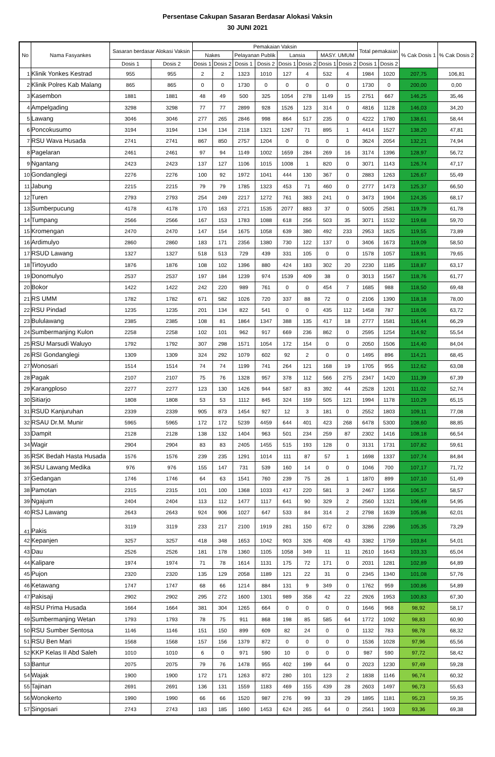Persentase Cakupan Sasaran Berdasar Alokasi Vaksin
30 JUNI 2021
| No | Nama Fasyankes | Sasaran berdasar Alokasi Vaksin | | Pemakaian Vaksin | | | | | | | | Total pemakaian | | % Cak Dosis 1 | % Cak Dosis 2 |
| --- | --- | --- | --- | --- | --- | --- | --- | --- | --- | --- | --- | --- | --- | --- | --- |
| | | | | Nakes | | Pelayanan Publik | | Lansia | | MASY. UMUM | | | | | |
| | | Dosis 1 | Dosis 2 | Dosis 1 | Dosis 2 | Dosis 1 | Dosis 2 | Dosis 1 | Dosis 2 | Dosis 1 | Dosis 2 | Dosis 1 | Dosis 2 | | |
| 1 | Klinik Yonkes Kestrad | 955 | 955 | 2 | 2 | 1323 | 1010 | 127 | 4 | 532 | 4 | 1984 | 1020 | 207,75 | 106,81 |
| 2 | Klinik Polres Kab Malang | 865 | 865 | 0 | 0 | 1730 | 0 | 0 | 0 | 0 | 0 | 1730 | 0 | 200,00 | 0,00 |
| 3 | Kasembon | 1881 | 1881 | 48 | 49 | 500 | 325 | 1054 | 278 | 1149 | 15 | 2751 | 667 | 146,25 | 35,46 |
| 4 | Ampelgading | 3298 | 3298 | 77 | 77 | 2899 | 928 | 1526 | 123 | 314 | 0 | 4816 | 1128 | 146,03 | 34,20 |
| 5 | Lawang | 3046 | 3046 | 277 | 265 | 2846 | 998 | 864 | 517 | 235 | 0 | 4222 | 1780 | 138,61 | 58,44 |
| 6 | Poncokusumo | 3194 | 3194 | 134 | 134 | 2118 | 1321 | 1267 | 71 | 895 | 1 | 4414 | 1527 | 138,20 | 47,81 |
| 7 | RSU Wava Husada | 2741 | 2741 | 867 | 850 | 2757 | 1204 | 0 | 0 | 0 | 0 | 3624 | 2054 | 132,21 | 74,94 |
| 8 | Pagelaran | 2461 | 2461 | 97 | 94 | 1149 | 1002 | 1659 | 284 | 269 | 16 | 3174 | 1396 | 128,97 | 56,72 |
| 9 | Ngantang | 2423 | 2423 | 137 | 127 | 1106 | 1015 | 1008 | 1 | 820 | 0 | 3071 | 1143 | 126,74 | 47,17 |
| 10 | Gondanglegi | 2276 | 2276 | 100 | 92 | 1972 | 1041 | 444 | 130 | 367 | 0 | 2883 | 1263 | 126,67 | 55,49 |
| 11 | Jabung | 2215 | 2215 | 79 | 79 | 1785 | 1323 | 453 | 71 | 460 | 0 | 2777 | 1473 | 125,37 | 66,50 |
| 12 | Turen | 2793 | 2793 | 254 | 249 | 2217 | 1272 | 761 | 383 | 241 | 0 | 3473 | 1904 | 124,35 | 68,17 |
| 13 | Sumberpucung | 4178 | 4178 | 170 | 163 | 2721 | 1535 | 2077 | 883 | 37 | 0 | 5005 | 2581 | 119,79 | 61,78 |
| 14 | Tumpang | 2566 | 2566 | 167 | 153 | 1783 | 1088 | 618 | 256 | 503 | 35 | 3071 | 1532 | 119,68 | 59,70 |
| 15 | Kromengan | 2470 | 2470 | 147 | 154 | 1675 | 1058 | 639 | 380 | 492 | 233 | 2953 | 1825 | 119,55 | 73,89 |
| 16 | Ardimulyo | 2860 | 2860 | 183 | 171 | 2356 | 1380 | 730 | 122 | 137 | 0 | 3406 | 1673 | 119,09 | 58,50 |
| 17 | RSUD Lawang | 1327 | 1327 | 518 | 513 | 729 | 439 | 331 | 105 | 0 | 0 | 1578 | 1057 | 118,91 | 79,65 |
| 18 | Tirtoyudo | 1876 | 1876 | 108 | 102 | 1396 | 880 | 424 | 183 | 302 | 20 | 2230 | 1185 | 118,87 | 63,17 |
| 19 | Donomulyo | 2537 | 2537 | 197 | 184 | 1239 | 974 | 1539 | 409 | 38 | 0 | 3013 | 1567 | 118,76 | 61,77 |
| 20 | Bokor | 1422 | 1422 | 242 | 220 | 989 | 761 | 0 | 0 | 454 | 7 | 1685 | 988 | 118,50 | 69,48 |
| 21 | RS UMM | 1782 | 1782 | 671 | 582 | 1026 | 720 | 337 | 88 | 72 | 0 | 2106 | 1390 | 118,18 | 78,00 |
| 22 | RSU Pindad | 1235 | 1235 | 201 | 134 | 822 | 541 | 0 | 0 | 435 | 112 | 1458 | 787 | 118,06 | 63,72 |
| 23 | Bululawang | 2385 | 2385 | 108 | 81 | 1864 | 1347 | 388 | 135 | 417 | 18 | 2777 | 1581 | 116,44 | 66,29 |
| 24 | Sumbermanjing Kulon | 2258 | 2258 | 102 | 101 | 962 | 917 | 669 | 236 | 862 | 0 | 2595 | 1254 | 114,92 | 55,54 |
| 25 | RSU Marsudi Waluyo | 1792 | 1792 | 307 | 298 | 1571 | 1054 | 172 | 154 | 0 | 0 | 2050 | 1506 | 114,40 | 84,04 |
| 26 | RSI Gondanglegi | 1309 | 1309 | 324 | 292 | 1079 | 602 | 92 | 2 | 0 | 0 | 1495 | 896 | 114,21 | 68,45 |
| 27 | Wonosari | 1514 | 1514 | 74 | 74 | 1199 | 741 | 264 | 121 | 168 | 19 | 1705 | 955 | 112,62 | 63,08 |
| 28 | Pagak | 2107 | 2107 | 75 | 76 | 1328 | 957 | 378 | 112 | 566 | 275 | 2347 | 1420 | 111,39 | 67,39 |
| 29 | Karangploso | 2277 | 2277 | 123 | 130 | 1426 | 944 | 587 | 83 | 392 | 44 | 2528 | 1201 | 111,02 | 52,74 |
| 30 | Sitiarjo | 1808 | 1808 | 53 | 53 | 1112 | 845 | 324 | 159 | 505 | 121 | 1994 | 1178 | 110,29 | 65,15 |
| 31 | RSUD Kanjuruhan | 2339 | 2339 | 905 | 873 | 1454 | 927 | 12 | 3 | 181 | 0 | 2552 | 1803 | 109,11 | 77,08 |
| 32 | RSAU Dr.M. Munir | 5965 | 5965 | 172 | 172 | 5239 | 4459 | 644 | 401 | 423 | 268 | 6478 | 5300 | 108,60 | 88,85 |
| 33 | Dampit | 2128 | 2128 | 138 | 132 | 1404 | 963 | 501 | 234 | 259 | 87 | 2302 | 1416 | 108,18 | 66,54 |
| 34 | Wagir | 2904 | 2904 | 83 | 83 | 2405 | 1455 | 515 | 193 | 128 | 0 | 3131 | 1731 | 107,82 | 59,61 |
| 35 | RSK Bedah Hasta Husada | 1576 | 1576 | 239 | 235 | 1291 | 1014 | 111 | 87 | 57 | 1 | 1698 | 1337 | 107,74 | 84,84 |
| 36 | RSU Lawang Medika | 976 | 976 | 155 | 147 | 731 | 539 | 160 | 14 | 0 | 0 | 1046 | 700 | 107,17 | 71,72 |
| 37 | Gedangan | 1746 | 1746 | 64 | 63 | 1541 | 760 | 239 | 75 | 26 | 1 | 1870 | 899 | 107,10 | 51,49 |
| 38 | Pamotan | 2315 | 2315 | 101 | 100 | 1368 | 1033 | 417 | 220 | 581 | 3 | 2467 | 1356 | 106,57 | 58,57 |
| 39 | Ngajum | 2404 | 2404 | 113 | 112 | 1477 | 1117 | 641 | 90 | 329 | 2 | 2560 | 1321 | 106,49 | 54,95 |
| 40 | RSJ Lawang | 2643 | 2643 | 924 | 906 | 1027 | 647 | 533 | 84 | 314 | 2 | 2798 | 1639 | 105,86 | 62,01 |
| 41 | Pakis | 3119 | 3119 | 233 | 217 | 2100 | 1919 | 281 | 150 | 672 | 0 | 3286 | 2286 | 105,35 | 73,29 |
| 42 | Kepanjen | 3257 | 3257 | 418 | 348 | 1653 | 1042 | 903 | 326 | 408 | 43 | 3382 | 1759 | 103,84 | 54,01 |
| 43 | Dau | 2526 | 2526 | 181 | 178 | 1360 | 1105 | 1058 | 349 | 11 | 11 | 2610 | 1643 | 103,33 | 65,04 |
| 44 | Kalipare | 1974 | 1974 | 71 | 78 | 1614 | 1131 | 175 | 72 | 171 | 0 | 2031 | 1281 | 102,89 | 64,89 |
| 45 | Pujon | 2320 | 2320 | 135 | 129 | 2058 | 1189 | 121 | 22 | 31 | 0 | 2345 | 1340 | 101,08 | 57,76 |
| 46 | Ketawang | 1747 | 1747 | 68 | 66 | 1214 | 884 | 131 | 9 | 349 | 0 | 1762 | 959 | 100,86 | 54,89 |
| 47 | Pakisaji | 2902 | 2902 | 295 | 272 | 1600 | 1301 | 989 | 358 | 42 | 22 | 2926 | 1953 | 100,83 | 67,30 |
| 48 | RSU Prima Husada | 1664 | 1664 | 381 | 304 | 1265 | 664 | 0 | 0 | 0 | 0 | 1646 | 968 | 98,92 | 58,17 |
| 49 | Sumbermanjing Wetan | 1793 | 1793 | 78 | 75 | 911 | 868 | 198 | 85 | 585 | 64 | 1772 | 1092 | 98,83 | 60,90 |
| 50 | RSU Sumber Sentosa | 1146 | 1146 | 151 | 150 | 899 | 609 | 82 | 24 | 0 | 0 | 1132 | 783 | 98,78 | 68,32 |
| 51 | RSU Ben Mari | 1568 | 1568 | 157 | 156 | 1379 | 872 | 0 | 0 | 0 | 0 | 1536 | 1028 | 97,96 | 65,56 |
| 52 | KKP Kelas II Abd Saleh | 1010 | 1010 | 6 | 0 | 971 | 590 | 10 | 0 | 0 | 0 | 987 | 590 | 97,72 | 58,42 |
| 53 | Bantur | 2075 | 2075 | 79 | 76 | 1478 | 955 | 402 | 199 | 64 | 0 | 2023 | 1230 | 97,49 | 59,28 |
| 54 | Wajak | 1900 | 1900 | 172 | 171 | 1263 | 872 | 280 | 101 | 123 | 2 | 1838 | 1146 | 96,74 | 60,32 |
| 55 | Tajinan | 2691 | 2691 | 136 | 131 | 1559 | 1183 | 469 | 155 | 439 | 28 | 2603 | 1497 | 96,73 | 55,63 |
| 56 | Wonokerto | 1990 | 1990 | 66 | 66 | 1520 | 987 | 276 | 99 | 33 | 29 | 1895 | 1181 | 95,23 | 59,35 |
| 57 | Singosari | 2743 | 2743 | 183 | 185 | 1690 | 1453 | 624 | 265 | 64 | 0 | 2561 | 1903 | 93,36 | 69,38 |